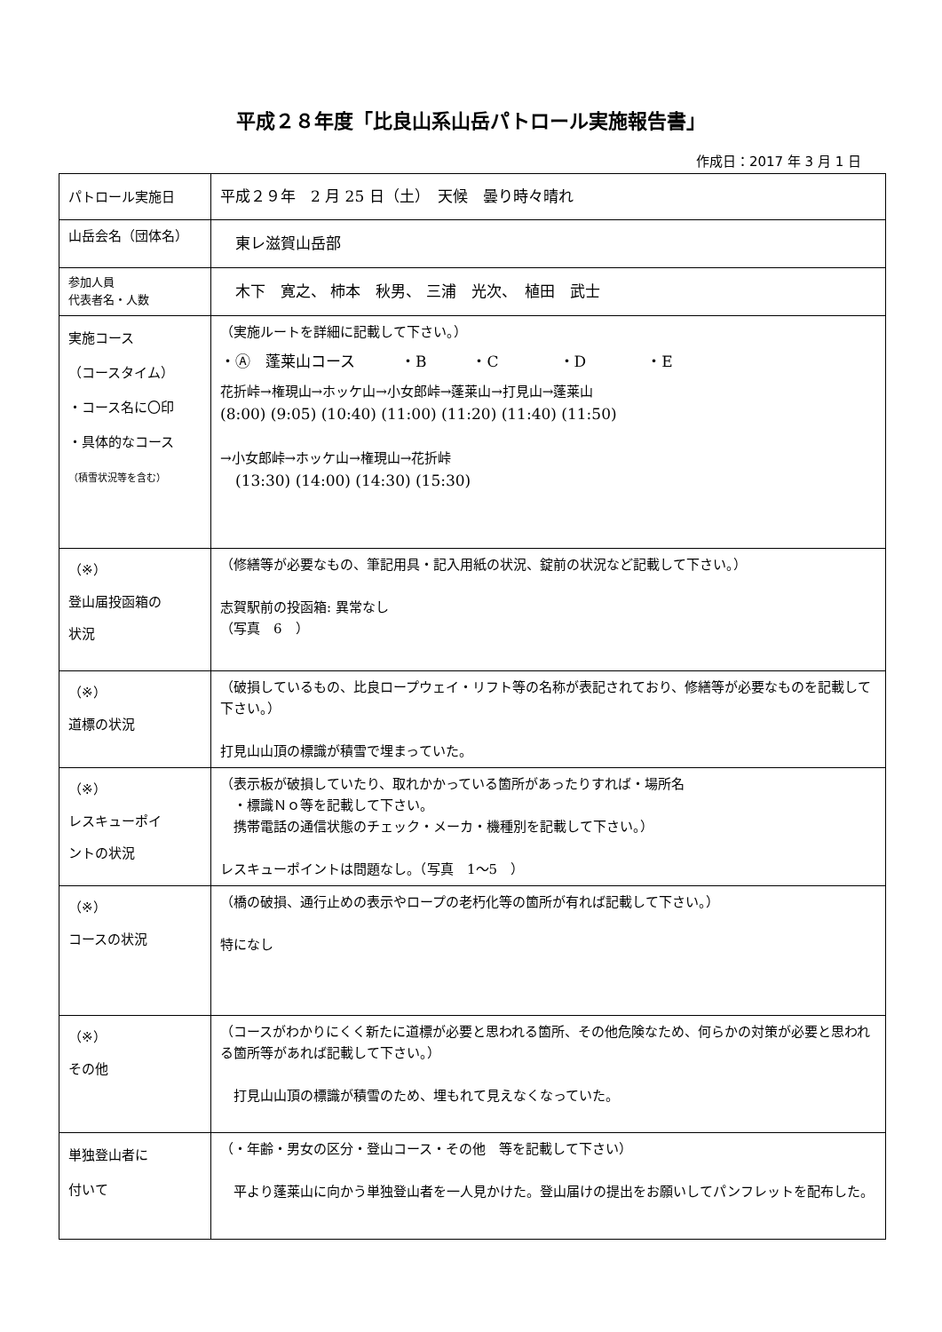平成２８年度「比良山系山岳パトロール実施報告書」
作成日：2017 年 3 月 1 日
| パトロール実施日 | 平成２９年 2 月 25 日（土） 天候 曇り時々晴れ |
| 山岳会名（団体名） | 東レ滋賀山岳部 |
| 参加人員 代表者名・人数 | 木下 寛之、 柿本 秋男、 三浦 光次、 植田 武士 |
| 実施コース （コースタイム） ・コース名に〇印 ・具体的なコース （積雪状況等を含む） | （実施ルートを詳細に記載して下さい。） ・Ⓐ 蓬莱山コース ・B ・C ・D ・E 花折峠→権現山→ホッケ山→小女郎峠→蓬莱山→打見山→蓬莱山 (8:00) (9:05) (10:40) (11:00) (11:20) (11:40) (11:50) →小女郎峠→ホッケ山→権現山→花折峠 (13:30) (14:00) (14:30) (15:30) |
| （※） 登山届投函箱の 状況 | （修繕等が必要なもの、筆記用具・記入用紙の状況、錠前の状況など記載して下さい。） 志賀駅前の投函箱: 異常なし （写真 6 ） |
| （※） 道標の状況 | （破損しているもの、比良ロープウェイ・リフト等の名称が表記されており、修繕等が必要なものを記載して下さい。） 打見山山頂の標識が積雪で埋まっていた。 |
| （※） レスキューポイ ントの状況 | （表示板が破損していたり、取れかかっている箇所があったりすれば・場所名 ・標識Ｎｏ等を記載して下さい。 携帯電話の通信状態のチェック・メーカ・機種別を記載して下さい。） レスキューポイントは問題なし。（写真 1～5 ） |
| （※） コースの状況 | （橋の破損、通行止めの表示やロープの老朽化等の箇所が有れば記載して下さい。） 特になし |
| （※） その他 | （コースがわかりにくく新たに道標が必要と思われる箇所、その他危険なため、何らかの対策が必要と思われる箇所等があれば記載して下さい。） 打見山山頂の標識が積雪のため、埋もれて見えなくなっていた。 |
| 単独登山者に 付いて | （・年齢・男女の区分・登山コース・その他 等を記載して下さい） 平より蓬莱山に向かう単独登山者を一人見かけた。登山届けの提出をお願いしてパンフレットを配布した。 |